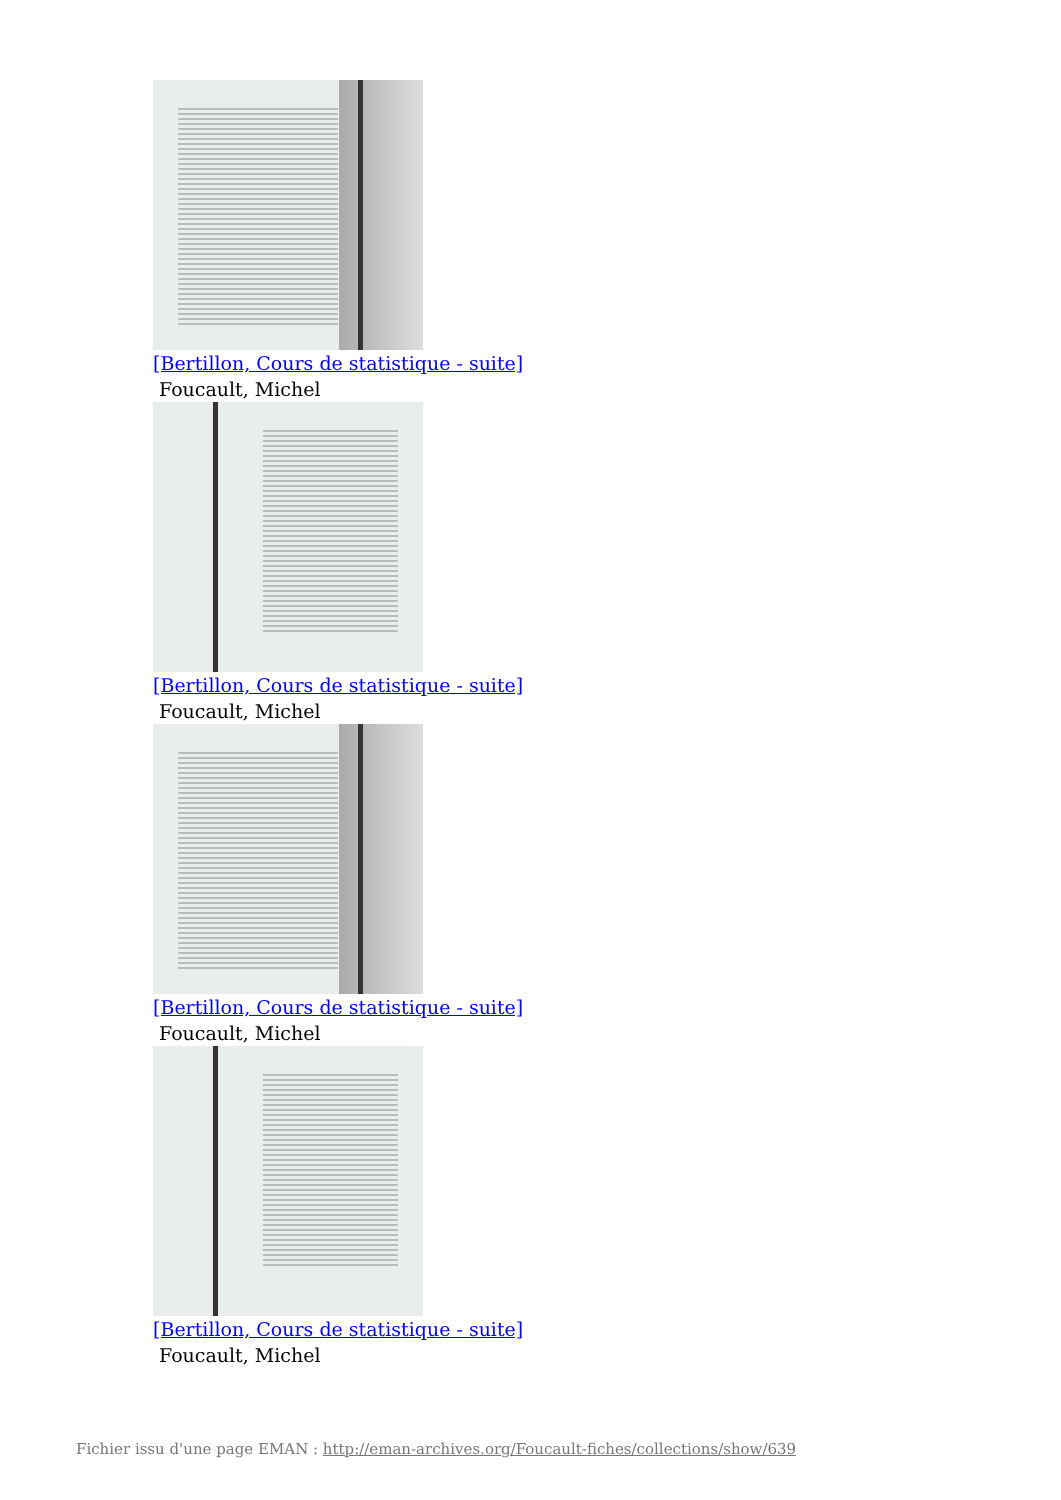[Bertillon, Cours de statistique - suite]
Foucault, Michel
[Bertillon, Cours de statistique - suite]
Foucault, Michel
[Bertillon, Cours de statistique - suite]
Foucault, Michel
[Bertillon, Cours de statistique - suite]
Foucault, Michel
Fichier issu d'une page EMAN : http://eman-archives.org/Foucault-fiches/collections/show/639